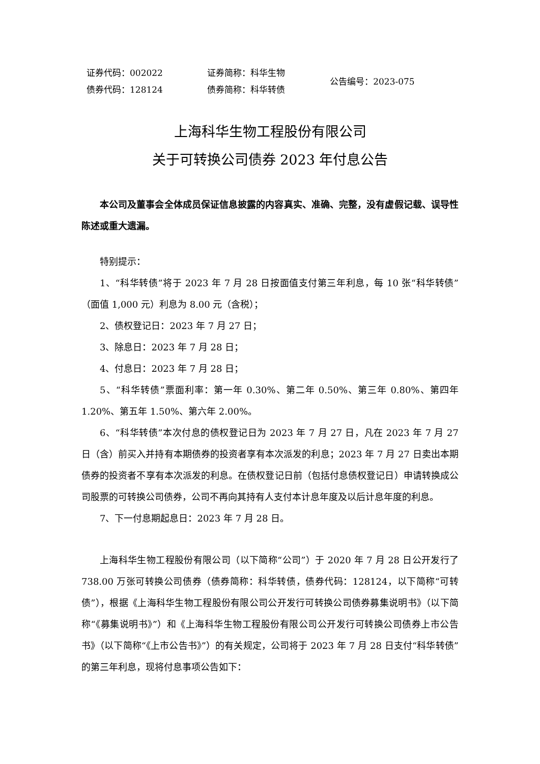| 证券代码：002022 | 证券简称：科华生物 | 公告编号：2023-075 |
| 债券代码：128124 | 债券简称：科华转债 | |
上海科华生物工程股份有限公司
关于可转换公司债券 2023 年付息公告
本公司及董事会全体成员保证信息披露的内容真实、准确、完整，没有虚假记载、误导性陈述或重大遗漏。
特别提示：
1、“科华转债”将于 2023 年 7 月 28 日按面值支付第三年利息，每 10 张“科华转债”（面值 1,000 元）利息为 8.00 元（含税）；
2、债权登记日：2023 年 7 月 27 日；
3、除息日：2023 年 7 月 28 日；
4、付息日：2023 年 7 月 28 日；
5、“科华转债”票面利率：第一年 0.30%、第二年 0.50%、第三年 0.80%、第四年 1.20%、第五年 1.50%、第六年 2.00%。
6、“科华转债”本次付息的债权登记日为 2023 年 7 月 27 日，凡在 2023 年 7 月 27 日（含）前买入并持有本期债券的投资者享有本次派发的利息；2023 年 7 月 27 日卖出本期债券的投资者不享有本次派发的利息。在债权登记日前（包括付息债权登记日）申请转换成公司股票的可转换公司债券，公司不再向其持有人支付本计息年度及以后计息年度的利息。
7、下一付息期起息日：2023 年 7 月 28 日。
上海科华生物工程股份有限公司（以下简称“公司”）于 2020 年 7 月 28 日公开发行了 738.00 万张可转换公司债券（债券简称：科华转债，债券代码：128124，以下简称“可转债”），根据《上海科华生物工程股份有限公司公开发行可转换公司债券募集说明书》（以下简称“《募集说明书》”）和《上海科华生物工程股份有限公司公开发行可转换公司债券上市公告书》（以下简称“《上市公告书》”）的有关规定，公司将于 2023 年 7 月 28 日支付“科华转债”的第三年利息，现将付息事项公告如下：